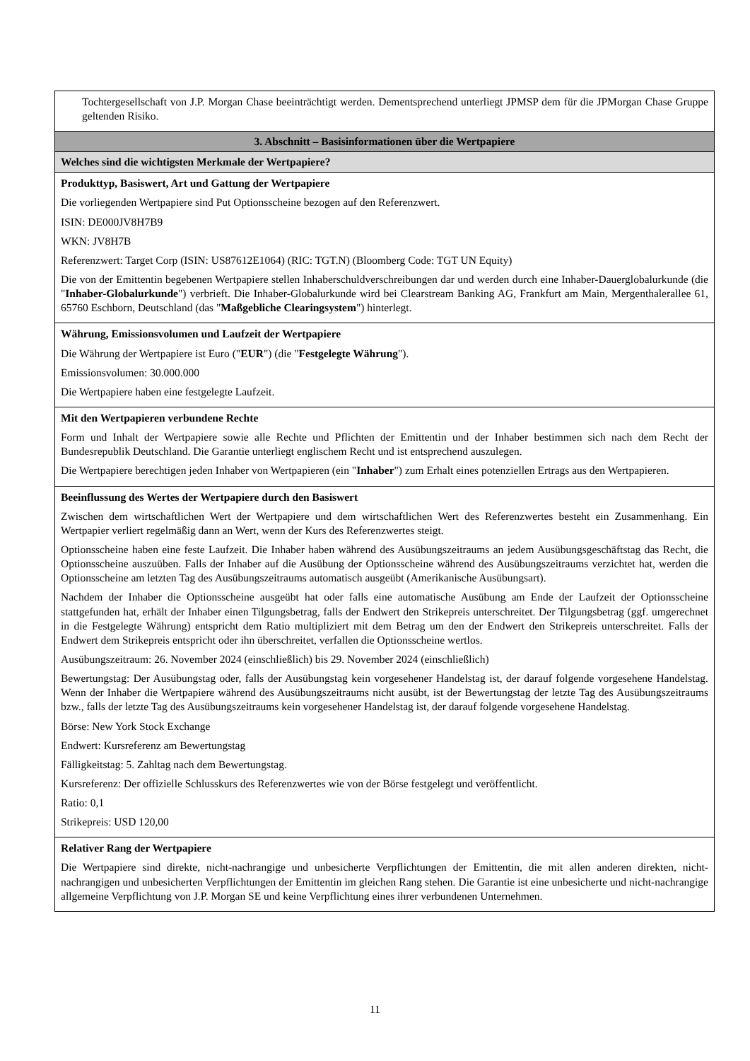| Tochtergesellschaft von J.P. Morgan Chase beeinträchtigt werden. Dementsprechend unterliegt JPMSP dem für die JPMorgan Chase Gruppe geltenden Risiko. |
| 3. Abschnitt – Basisinformationen über die Wertpapiere |
| Welches sind die wichtigsten Merkmale der Wertpapiere? |
| Produkttyp, Basiswert, Art und Gattung der Wertpapiere Die vorliegenden Wertpapiere sind Put Optionsscheine bezogen auf den Referenzwert. ISIN: DE000JV8H7B9 WKN: JV8H7B Referenzwert: Target Corp (ISIN: US87612E1064) (RIC: TGT.N) (Bloomberg Code: TGT UN Equity) Die von der Emittentin begebenen Wertpapiere stellen Inhaberschuldverschreibungen dar und werden durch eine Inhaber-Dauerglobalurkunde (die " Inhaber-Globalurkunde ") verbrieft. Die Inhaber-Globalurkunde wird bei Clearstream Banking AG, Frankfurt am Main, Mergenthalerallee 61, 65760 Eschborn, Deutschland (das " Maßgebliche Clearingsystem ") hinterlegt. |
| Währung, Emissionsvolumen und Laufzeit der Wertpapiere Die Währung der Wertpapiere ist Euro (" EUR ") (die " Festgelegte Währung "). Emissionsvolumen: 30.000.000 Die Wertpapiere haben eine festgelegte Laufzeit. |
| Mit den Wertpapieren verbundene Rechte Form und Inhalt der Wertpapiere sowie alle Rechte und Pflichten der Emittentin und der Inhaber bestimmen sich nach dem Recht der Bundesrepublik Deutschland. Die Garantie unterliegt englischem Recht und ist entsprechend auszulegen. Die Wertpapiere berechtigen jeden Inhaber von Wertpapieren (ein " Inhaber ") zum Erhalt eines potenziellen Ertrags aus den Wertpapieren. |
| Beeinflussung des Wertes der Wertpapiere durch den Basiswert Zwischen dem wirtschaftlichen Wert der Wertpapiere und dem wirtschaftlichen Wert des Referenzwertes besteht ein Zusammenhang. Ein Wertpapier verliert regelmäßig dann an Wert, wenn der Kurs des Referenzwertes steigt. Optionsscheine haben eine feste Laufzeit. Die Inhaber haben während des Ausübungszeitraums an jedem Ausübungsgeschäftstag das Recht, die Optionsscheine auszuüben. Falls der Inhaber auf die Ausübung der Optionsscheine während des Ausübungszeitraums verzichtet hat, werden die Optionsscheine am letzten Tag des Ausübungszeitraums automatisch ausgeübt (Amerikanische Ausübungsart). Nachdem der Inhaber die Optionsscheine ausgeübt hat oder falls eine automatische Ausübung am Ende der Laufzeit der Optionsscheine stattgefunden hat, erhält der Inhaber einen Tilgungsbetrag, falls der Endwert den Strikepreis unterschreitet. Der Tilgungsbetrag (ggf. umgerechnet in die Festgelegte Währung) entspricht dem Ratio multipliziert mit dem Betrag um den der Endwert den Strikepreis unterschreitet. Falls der Endwert dem Strikepreis entspricht oder ihn überschreitet, verfallen die Optionsscheine wertlos. Ausübungszeitraum: 26. November 2024 (einschließlich) bis 29. November 2024 (einschließlich) Bewertungstag: Der Ausübungstag oder, falls der Ausübungstag kein vorgesehener Handelstag ist, der darauf folgende vorgesehene Handelstag. Wenn der Inhaber die Wertpapiere während des Ausübungszeitraums nicht ausübt, ist der Bewertungstag der letzte Tag des Ausübungszeitraums bzw., falls der letzte Tag des Ausübungszeitraums kein vorgesehener Handelstag ist, der darauf folgende vorgesehene Handelstag. Börse: New York Stock Exchange Endwert: Kursreferenz am Bewertungstag Fälligkeitstag: 5. Zahltag nach dem Bewertungstag. Kursreferenz: Der offizielle Schlusskurs des Referenzwertes wie von der Börse festgelegt und veröffentlicht. Ratio: 0,1 Strikepreis: USD 120,00 |
| Relativer Rang der Wertpapiere Die Wertpapiere sind direkte, nicht-nachrangige und unbesicherte Verpflichtungen der Emittentin, die mit allen anderen direkten, nicht-nachrangigen und unbesicherten Verpflichtungen der Emittentin im gleichen Rang stehen. Die Garantie ist eine unbesicherte und nicht-nachrangige allgemeine Verpflichtung von J.P. Morgan SE und keine Verpflichtung eines ihrer verbundenen Unternehmen. |
11